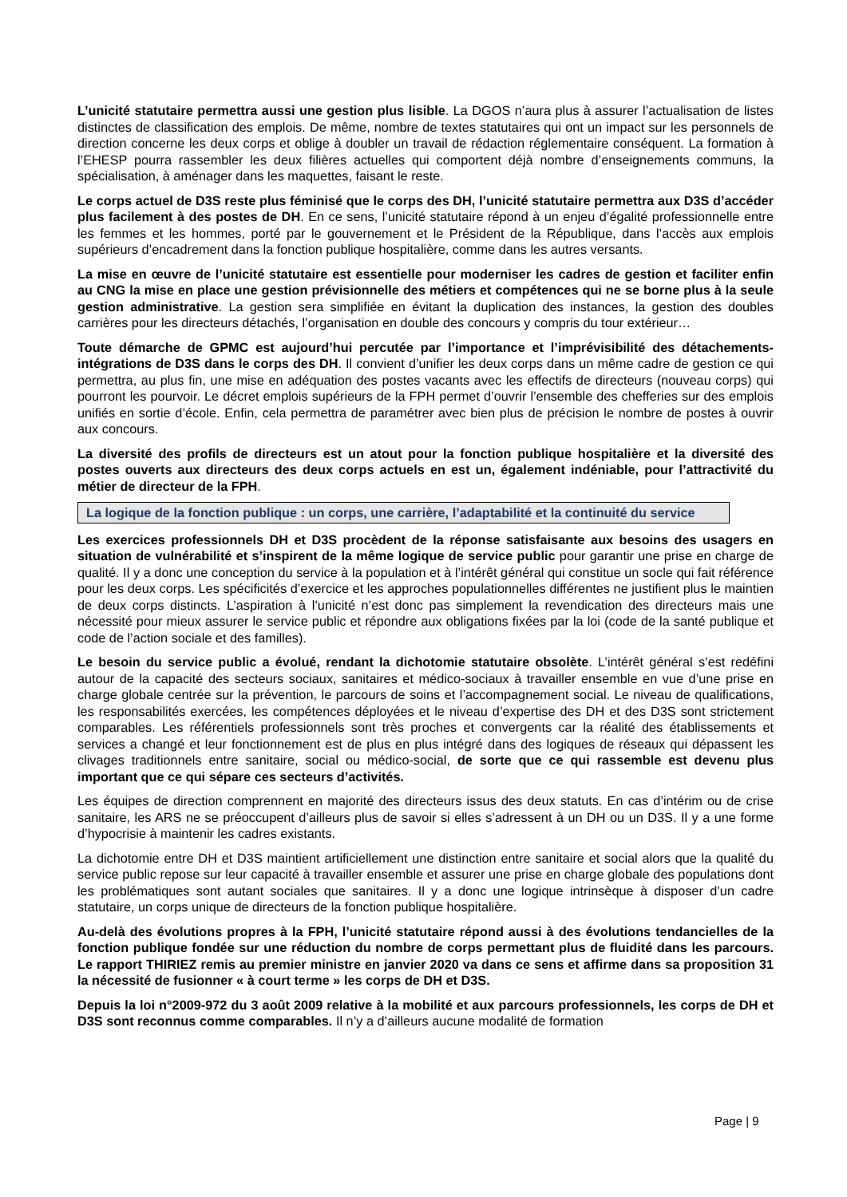L’unicité statutaire permettra aussi une gestion plus lisible. La DGOS n’aura plus à assurer l’actualisation de listes distinctes de classification des emplois. De même, nombre de textes statutaires qui ont un impact sur les personnels de direction concerne les deux corps et oblige à doubler un travail de rédaction réglementaire conséquent. La formation à l’EHESP pourra rassembler les deux filières actuelles qui comportent déjà nombre d’enseignements communs, la spécialisation, à aménager dans les maquettes, faisant le reste.
Le corps actuel de D3S reste plus féminisé que le corps des DH, l’unicité statutaire permettra aux D3S d’accéder plus facilement à des postes de DH. En ce sens, l’unicité statutaire répond à un enjeu d’égalité professionnelle entre les femmes et les hommes, porté par le gouvernement et le Président de la République, dans l’accès aux emplois supérieurs d’encadrement dans la fonction publique hospitalière, comme dans les autres versants.
La mise en œuvre de l’unicité statutaire est essentielle pour moderniser les cadres de gestion et faciliter enfin au CNG la mise en place une gestion prévisionnelle des métiers et compétences qui ne se borne plus à la seule gestion administrative. La gestion sera simplifiée en évitant la duplication des instances, la gestion des doubles carrières pour les directeurs détachés, l’organisation en double des concours y compris du tour extérieur…
Toute démarche de GPMC est aujourd’hui percutée par l’importance et l’imprévisibilité des détachements-intégrations de D3S dans le corps des DH. Il convient d’unifier les deux corps dans un même cadre de gestion ce qui permettra, au plus fin, une mise en adéquation des postes vacants avec les effectifs de directeurs (nouveau corps) qui pourront les pourvoir. Le décret emplois supérieurs de la FPH permet d’ouvrir l’ensemble des chefferies sur des emplois unifiés en sortie d’école. Enfin, cela permettra de paramétrer avec bien plus de précision le nombre de postes à ouvrir aux concours.
La diversité des profils de directeurs est un atout pour la fonction publique hospitalière et la diversité des postes ouverts aux directeurs des deux corps actuels en est un, également indéniable, pour l’attractivité du métier de directeur de la FPH.
La logique de la fonction publique : un corps, une carrière, l’adaptabilité et la continuité du service
Les exercices professionnels DH et D3S procèdent de la réponse satisfaisante aux besoins des usagers en situation de vulnérabilité et s’inspirent de la même logique de service public pour garantir une prise en charge de qualité. Il y a donc une conception du service à la population et à l’intérêt général qui constitue un socle qui fait référence pour les deux corps. Les spécificités d’exercice et les approches populationnelles différentes ne justifient plus le maintien de deux corps distincts. L’aspiration à l’unicité n’est donc pas simplement la revendication des directeurs mais une nécessité pour mieux assurer le service public et répondre aux obligations fixées par la loi (code de la santé publique et code de l’action sociale et des familles).
Le besoin du service public a évolué, rendant la dichotomie statutaire obsolète. L’intérêt général s’est redéfini autour de la capacité des secteurs sociaux, sanitaires et médico-sociaux à travailler ensemble en vue d’une prise en charge globale centrée sur la prévention, le parcours de soins et l’accompagnement social. Le niveau de qualifications, les responsabilités exercées, les compétences déployées et le niveau d’expertise des DH et des D3S sont strictement comparables. Les référentiels professionnels sont très proches et convergents car la réalité des établissements et services a changé et leur fonctionnement est de plus en plus intégré dans des logiques de réseaux qui dépassent les clivages traditionnels entre sanitaire, social ou médico-social, de sorte que ce qui rassemble est devenu plus important que ce qui sépare ces secteurs d’activités.
Les équipes de direction comprennent en majorité des directeurs issus des deux statuts. En cas d’intérim ou de crise sanitaire, les ARS ne se préoccupent d’ailleurs plus de savoir si elles s’adressent à un DH ou un D3S. Il y a une forme d’hypocrisie à maintenir les cadres existants.
La dichotomie entre DH et D3S maintient artificiellement une distinction entre sanitaire et social alors que la qualité du service public repose sur leur capacité à travailler ensemble et assurer une prise en charge globale des populations dont les problématiques sont autant sociales que sanitaires. Il y a donc une logique intrinsèque à disposer d’un cadre statutaire, un corps unique de directeurs de la fonction publique hospitalière.
Au-delà des évolutions propres à la FPH, l’unicité statutaire répond aussi à des évolutions tendancielles de la fonction publique fondée sur une réduction du nombre de corps permettant plus de fluidité dans les parcours. Le rapport THIRIEZ remis au premier ministre en janvier 2020 va dans ce sens et affirme dans sa proposition 31 la nécessité de fusionner « à court terme » les corps de DH et D3S.
Depuis la loi n°2009-972 du 3 août 2009 relative à la mobilité et aux parcours professionnels, les corps de DH et D3S sont reconnus comme comparables. Il n’y a d’ailleurs aucune modalité de formation
Page | 9